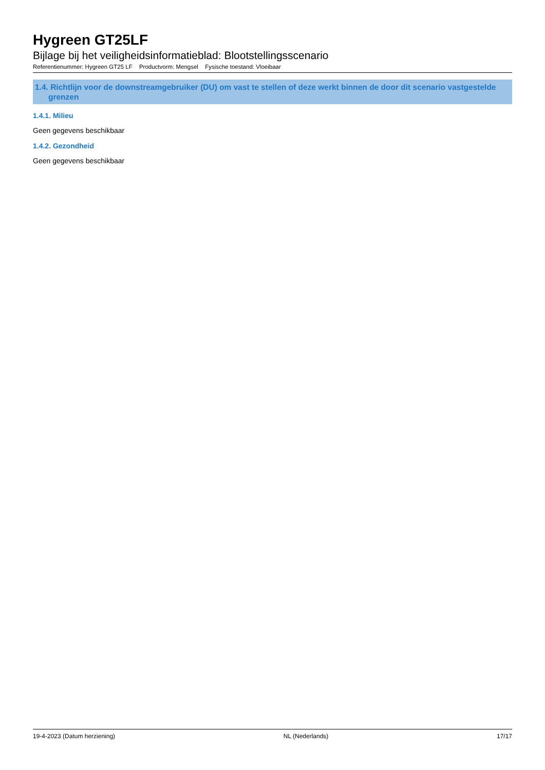Hygreen GT25LF
Bijlage bij het veiligheidsinformatieblad: Blootstellingsscenario
Referentienummer: Hygreen GT25 LF Productvorm: Mengsel Fysische toestand: Vloeibaar
1.4. Richtlijn voor de downstreamgebruiker (DU) om vast te stellen of deze werkt binnen de door dit scenario vastgestelde grenzen
1.4.1. Milieu
Geen gegevens beschikbaar
1.4.2. Gezondheid
Geen gegevens beschikbaar
19-4-2023 (Datum herziening) NL (Nederlands) 17/17